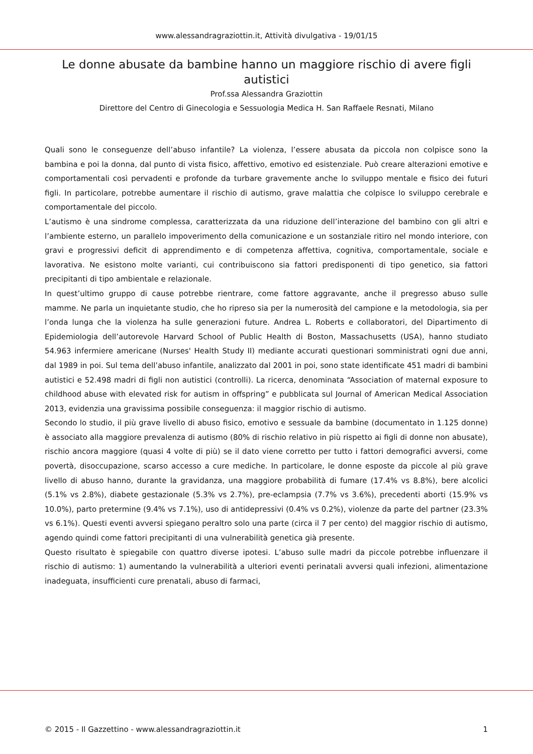www.alessandragraziottin.it, Attività divulgativa - 19/01/15
Le donne abusate da bambine hanno un maggiore rischio di avere figli autistici
Prof.ssa Alessandra Graziottin
Direttore del Centro di Ginecologia e Sessuologia Medica H. San Raffaele Resnati, Milano
Quali sono le conseguenze dell’abuso infantile? La violenza, l’essere abusata da piccola non colpisce sono la bambina e poi la donna, dal punto di vista fisico, affettivo, emotivo ed esistenziale. Può creare alterazioni emotive e comportamentali così pervadenti e profonde da turbare gravemente anche lo sviluppo mentale e fisico dei futuri figli. In particolare, potrebbe aumentare il rischio di autismo, grave malattia che colpisce lo sviluppo cerebrale e comportamentale del piccolo.
L’autismo è una sindrome complessa, caratterizzata da una riduzione dell’interazione del bambino con gli altri e l’ambiente esterno, un parallelo impoverimento della comunicazione e un sostanziale ritiro nel mondo interiore, con gravi e progressivi deficit di apprendimento e di competenza affettiva, cognitiva, comportamentale, sociale e lavorativa. Ne esistono molte varianti, cui contribuiscono sia fattori predisponenti di tipo genetico, sia fattori precipitanti di tipo ambientale e relazionale.
In quest’ultimo gruppo di cause potrebbe rientrare, come fattore aggravante, anche il pregresso abuso sulle mamme. Ne parla un inquietante studio, che ho ripreso sia per la numerosità del campione e la metodologia, sia per l’onda lunga che la violenza ha sulle generazioni future. Andrea L. Roberts e collaboratori, del Dipartimento di Epidemiologia dell’autorevole Harvard School of Public Health di Boston, Massachusetts (USA), hanno studiato 54.963 infermiere americane (Nurses' Health Study II) mediante accurati questionari somministrati ogni due anni, dal 1989 in poi. Sul tema dell’abuso infantile, analizzato dal 2001 in poi, sono state identificate 451 madri di bambini autistici e 52.498 madri di figli non autistici (controlli). La ricerca, denominata “Association of maternal exposure to childhood abuse with elevated risk for autism in offspring” e pubblicata sul Journal of American Medical Association 2013, evidenzia una gravissima possibile conseguenza: il maggior rischio di autismo.
Secondo lo studio, il più grave livello di abuso fisico, emotivo e sessuale da bambine (documentato in 1.125 donne) è associato alla maggiore prevalenza di autismo (80% di rischio relativo in più rispetto ai figli di donne non abusate), rischio ancora maggiore (quasi 4 volte di più) se il dato viene corretto per tutto i fattori demografici avversi, come povertà, disoccupazione, scarso accesso a cure mediche. In particolare, le donne esposte da piccole al più grave livello di abuso hanno, durante la gravidanza, una maggiore probabilità di fumare (17.4% vs 8.8%), bere alcolici (5.1% vs 2.8%), diabete gestazionale (5.3% vs 2.7%), pre-eclampsia (7.7% vs 3.6%), precedenti aborti (15.9% vs 10.0%), parto pretermine (9.4% vs 7.1%), uso di antidepressivi (0.4% vs 0.2%), violenze da parte del partner (23.3% vs 6.1%). Questi eventi avversi spiegano peraltro solo una parte (circa il 7 per cento) del maggior rischio di autismo, agendo quindi come fattori precipitanti di una vulnerabilità genetica già presente.
Questo risultato è spiegabile con quattro diverse ipotesi. L’abuso sulle madri da piccole potrebbe influenzare il rischio di autismo: 1) aumentando la vulnerabilità a ulteriori eventi perinatali avversi quali infezioni, alimentazione inadeguata, insufficienti cure prenatali, abuso di farmaci,
© 2015 - Il Gazzettino - www.alessandragraziottin.it 1